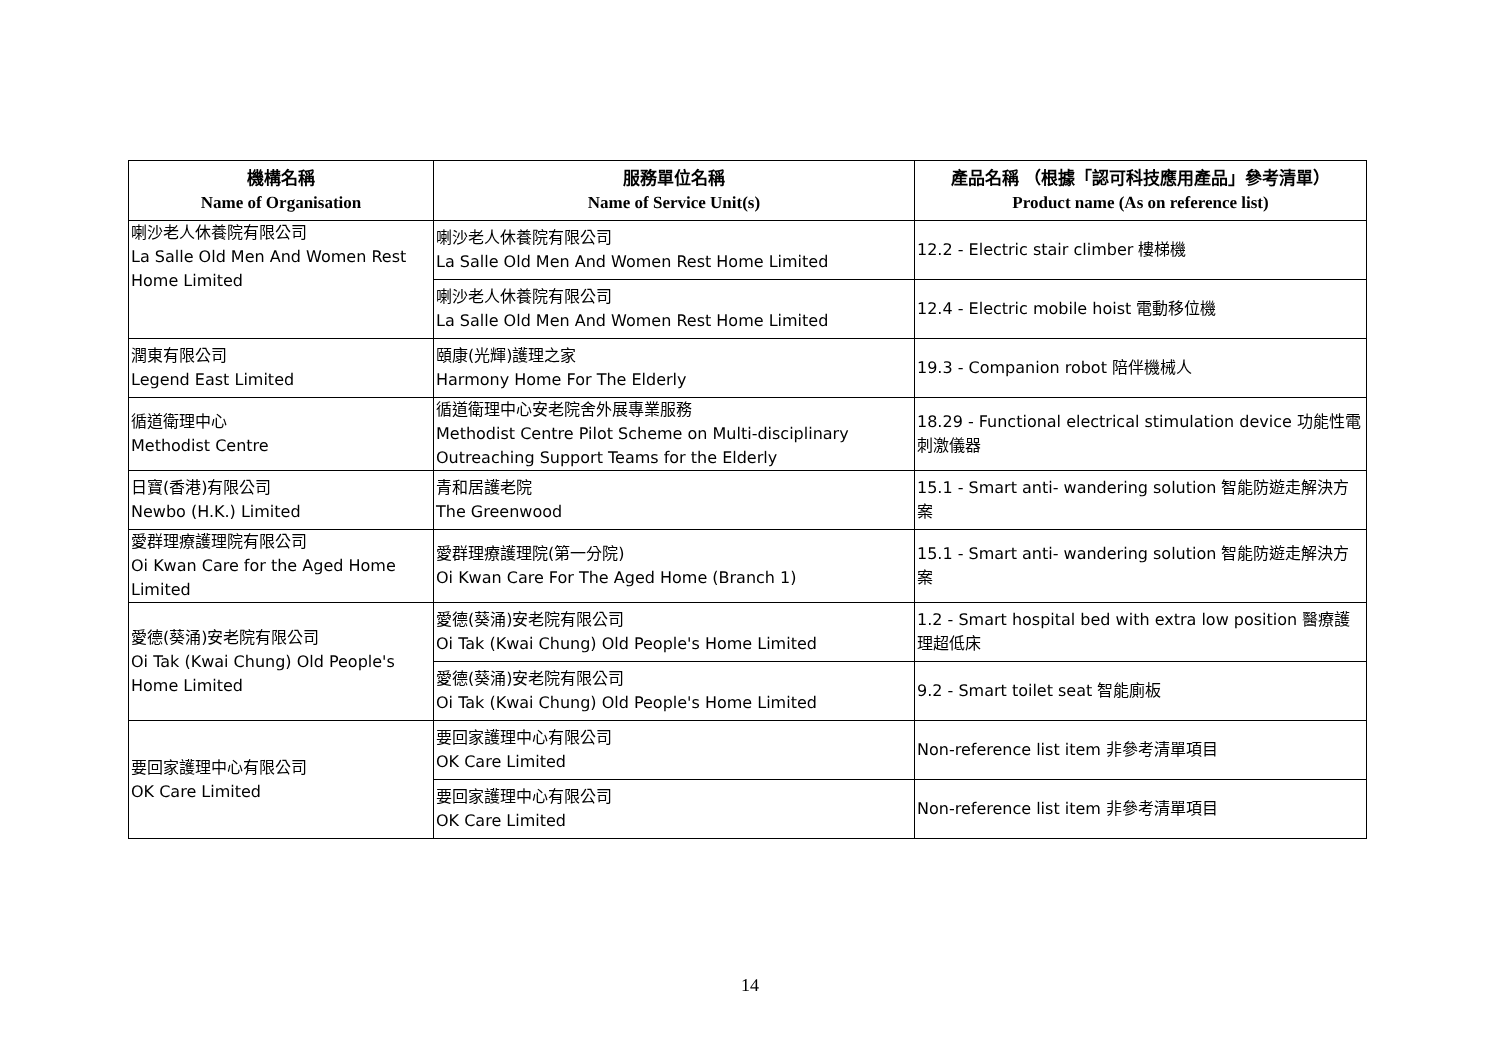| 機構名稱 Name of Organisation | 服務單位名稱 Name of Service Unit(s) | 產品名稱 （根據「認可科技應用產品」參考清單） Product name (As on reference list) |
| --- | --- | --- |
| 喇沙老人休養院有限公司 La Salle Old Men And Women Rest Home Limited | 喇沙老人休養院有限公司 La Salle Old Men And Women Rest Home Limited | 12.2 - Electric stair climber 樓梯機 |
| | 喇沙老人休養院有限公司 La Salle Old Men And Women Rest Home Limited | 12.4 - Electric mobile hoist 電動移位機 |
| 潤東有限公司 Legend East Limited | 頤康(光輝)護理之家 Harmony Home For The Elderly | 19.3 - Companion robot 陪伴機械人 |
| 循道衛理中心 Methodist Centre | 循道衛理中心安老院舍外展專業服務 Methodist Centre Pilot Scheme on Multi-disciplinary Outreaching Support Teams for the Elderly | 18.29 - Functional electrical stimulation device 功能性電刺激儀器 |
| 日寶(香港)有限公司 Newbo (H.K.) Limited | 青和居護老院 The Greenwood | 15.1 - Smart anti- wandering solution 智能防遊走解決方案 |
| 愛群理療護理院有限公司 Oi Kwan Care for the Aged Home Limited | 愛群理療護理院(第一分院) Oi Kwan Care For The Aged Home (Branch 1) | 15.1 - Smart anti- wandering solution 智能防遊走解決方案 |
| 愛德(葵涌)安老院有限公司 Oi Tak (Kwai Chung) Old People's Home Limited | 愛德(葵涌)安老院有限公司 Oi Tak (Kwai Chung) Old People's Home Limited | 1.2 - Smart hospital bed with extra low position 醫療護理超低床 |
| | 愛德(葵涌)安老院有限公司 Oi Tak (Kwai Chung) Old People's Home Limited | 9.2 - Smart toilet seat 智能廁板 |
| 要回家護理中心有限公司 OK Care Limited | 要回家護理中心有限公司 OK Care Limited | Non-reference list item 非參考清單項目 |
| | 要回家護理中心有限公司 OK Care Limited | Non-reference list item 非參考清單項目 |
14